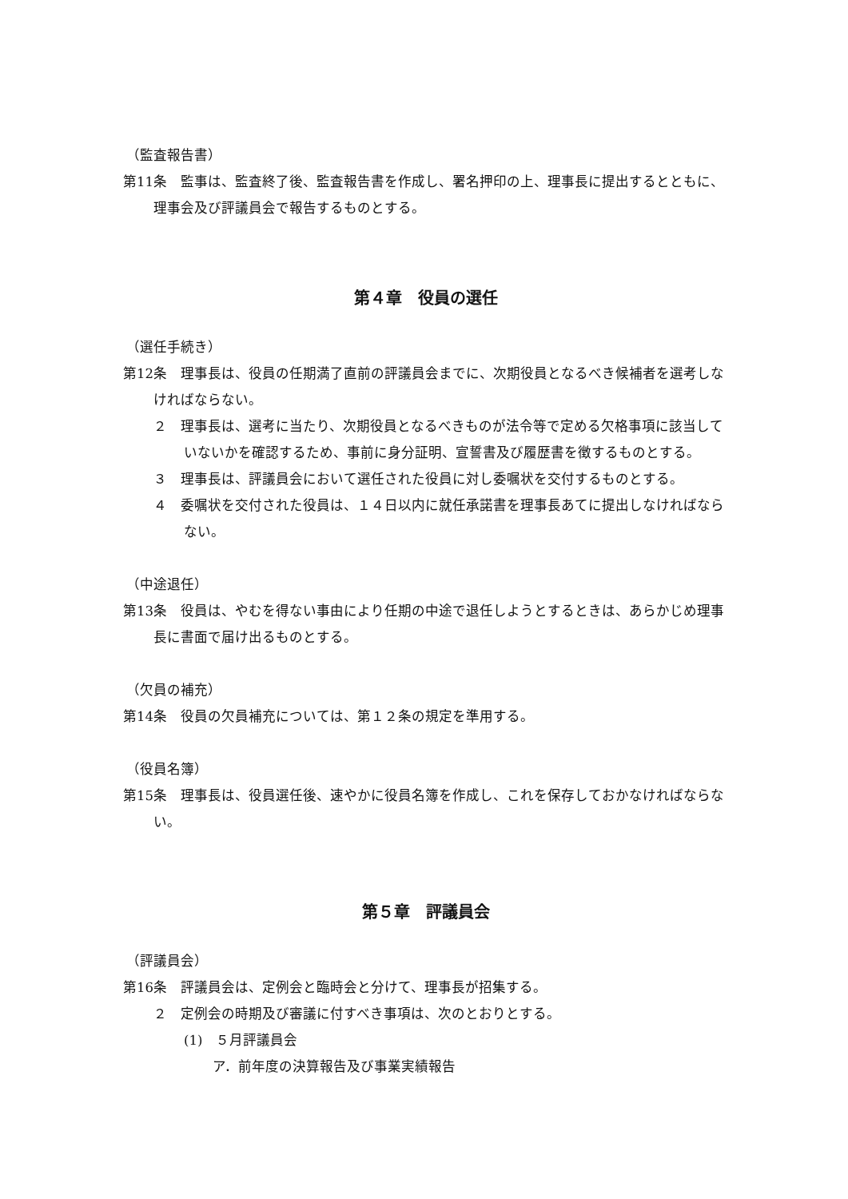（監査報告書）
第11条　監事は、監査終了後、監査報告書を作成し、署名押印の上、理事長に提出するとともに、理事会及び評議員会で報告するものとする。
第４章　役員の選任
（選任手続き）
第12条　理事長は、役員の任期満了直前の評議員会までに、次期役員となるべき候補者を選考しなければならない。
２　理事長は、選考に当たり、次期役員となるべきものが法令等で定める欠格事項に該当していないかを確認するため、事前に身分証明、宣誓書及び履歴書を徴するものとする。
３　理事長は、評議員会において選任された役員に対し委嘱状を交付するものとする。
４　委嘱状を交付された役員は、１４日以内に就任承諾書を理事長あてに提出しなければならない。
（中途退任）
第13条　役員は、やむを得ない事由により任期の中途で退任しようとするときは、あらかじめ理事長に書面で届け出るものとする。
（欠員の補充）
第14条　役員の欠員補充については、第１２条の規定を準用する。
（役員名簿）
第15条　理事長は、役員選任後、速やかに役員名簿を作成し、これを保存しておかなければならない。
第５章　評議員会
（評議員会）
第16条　評議員会は、定例会と臨時会と分けて、理事長が招集する。
２　定例会の時期及び審議に付すべき事項は、次のとおりとする。
(1)　５月評議員会
ア．前年度の決算報告及び事業実績報告